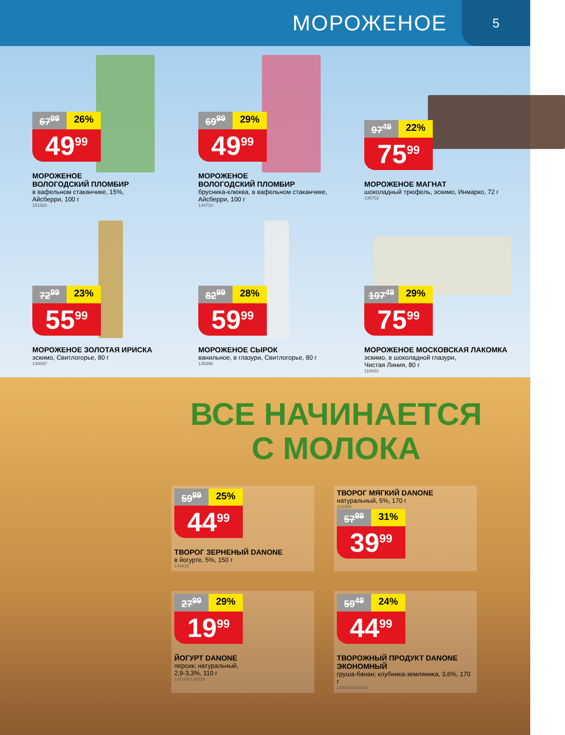МОРОЖЕНОЕ
5
67<sup>99</sup> 26%
49<sup>99</sup>
МОРОЖЕНОЕ
ВОЛОГОДСКИЙ ПЛОМБИР
в вафельном стаканчике, 15%,
Айсберри, 100 г
151920
69<sup>99</sup> 29%
49<sup>99</sup>
МОРОЖЕНОЕ
ВОЛОГОДСКИЙ ПЛОМБИР
брусника-клюква, в вафельном стаканчике,
Айсберри, 100 г
144710
97<sup>49</sup> 22%
75<sup>99</sup>
МОРОЖЕНОЕ МАГНАТ
шоколадный трюфель, эскимо, Инмарко, 72 г
136702
72<sup>99</sup> 23%
55<sup>99</sup>
МОРОЖЕНОЕ ЗОЛОТАЯ ИРИСКА
эскимо, Свитлогорье, 80 г
148097
82<sup>99</sup> 28%
59<sup>99</sup>
МОРОЖЕНОЕ СЫРОК
ванильное, в глазури, Свитлогорье, 80 г
135398
107<sup>49</sup> 29%
75<sup>99</sup>
МОРОЖЕНОЕ МОСКОВСКАЯ ЛАКОМКА
эскимо, в шоколадной глазури,
Чистая Линия, 80 г
118653
ВСЕ НАЧИНАЕТСЯ
С МОЛОКА
59<sup>99</sup> 25%
44<sup>99</sup>
ТВОРОГ ЗЕРНЕНЫЙ DANONE
в йогурте, 5%, 150 г
144815
ТВОРОГ МЯГКИЙ DANONE
натуральный, 5%, 170 г
113399
57<sup>99</sup> 31%
39<sup>99</sup>
27<sup>99</sup> 29%
19<sup>99</sup>
ЙОГУРТ DANONE
персик; натуральный,
2,9-3,3%, 110 г
148169/128029
59<sup>49</sup> 24%
44<sup>99</sup>
ТВОРОЖНЫЙ ПРОДУКТ DANONE ЭКОНОМНЫЙ
груша-банан; клубника-земляника, 3,6%, 170 г
143318/143316